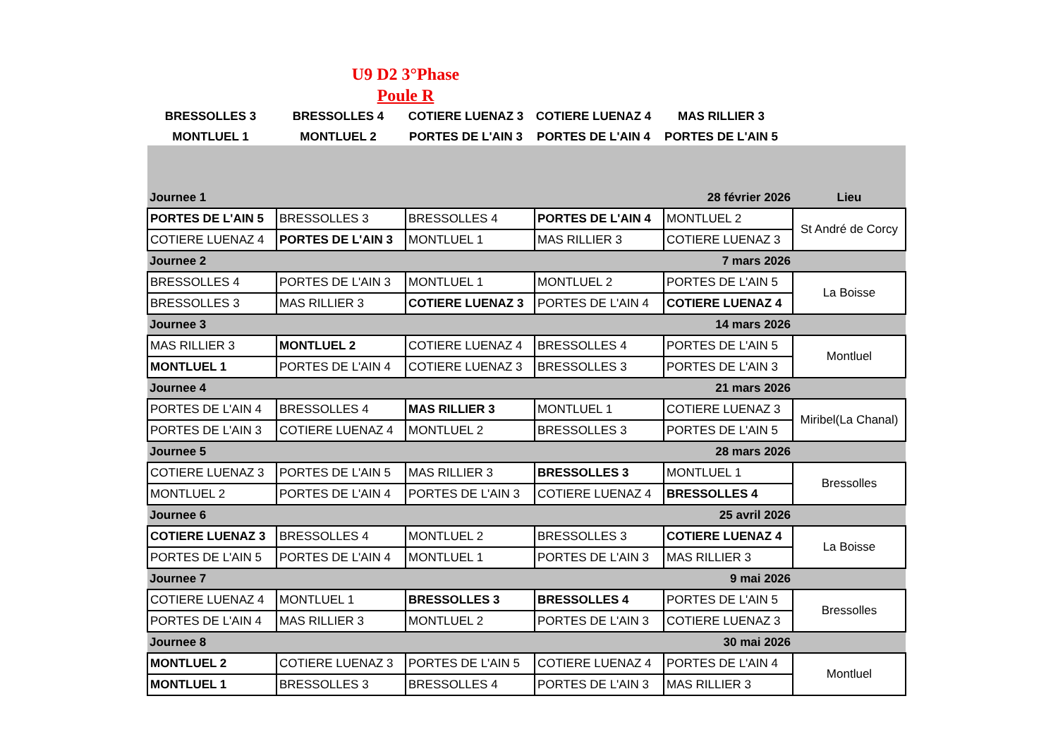U9 D2 3°Phase
Poule R
| BRESSOLLES 3 | BRESSOLLES 4 | COTIERE LUENAZ 3 | COTIERE LUENAZ 4 | MAS RILLIER 3 |
| MONTLUEL 1 | MONTLUEL 2 | PORTES DE L'AIN 3 | PORTES DE L'AIN 4 | PORTES DE L'AIN 5 |
| Journee 1 | | | | 28 février 2026 | Lieu |
| PORTES DE L'AIN 5 | BRESSOLLES 3 | BRESSOLLES 4 | PORTES DE L'AIN 4 | MONTLUEL 2 | St André de Corcy |
| COTIERE LUENAZ 4 | PORTES DE L'AIN 3 | MONTLUEL 1 | MAS RILLIER 3 | COTIERE LUENAZ 3 | |
| Journee 2 | | | | 7 mars 2026 | |
| BRESSOLLES 4 | PORTES DE L'AIN 3 | MONTLUEL 1 | MONTLUEL 2 | PORTES DE L'AIN 5 | La Boisse |
| BRESSOLLES 3 | MAS RILLIER 3 | COTIERE LUENAZ 3 | PORTES DE L'AIN 4 | COTIERE LUENAZ 4 | |
| Journee 3 | | | | 14 mars 2026 | |
| MAS RILLIER 3 | MONTLUEL 2 | COTIERE LUENAZ 4 | BRESSOLLES 4 | PORTES DE L'AIN 5 | Montluel |
| MONTLUEL 1 | PORTES DE L'AIN 4 | COTIERE LUENAZ 3 | BRESSOLLES 3 | PORTES DE L'AIN 3 | |
| Journee 4 | | | | 21 mars 2026 | |
| PORTES DE L'AIN 4 | BRESSOLLES 4 | MAS RILLIER 3 | MONTLUEL 1 | COTIERE LUENAZ 3 | Miribel(La Chanal) |
| PORTES DE L'AIN 3 | COTIERE LUENAZ 4 | MONTLUEL 2 | BRESSOLLES 3 | PORTES DE L'AIN 5 | |
| Journee 5 | | | | 28 mars 2026 | |
| COTIERE LUENAZ 3 | PORTES DE L'AIN 5 | MAS RILLIER 3 | BRESSOLLES 3 | MONTLUEL 1 | Bressolles |
| MONTLUEL 2 | PORTES DE L'AIN 4 | PORTES DE L'AIN 3 | COTIERE LUENAZ 4 | BRESSOLLES 4 | |
| Journee 6 | | | | 25 avril 2026 | |
| COTIERE LUENAZ 3 | BRESSOLLES 4 | MONTLUEL 2 | BRESSOLLES 3 | COTIERE LUENAZ 4 | La Boisse |
| PORTES DE L'AIN 5 | PORTES DE L'AIN 4 | MONTLUEL 1 | PORTES DE L'AIN 3 | MAS RILLIER 3 | |
| Journee 7 | | | | 9 mai 2026 | |
| COTIERE LUENAZ 4 | MONTLUEL 1 | BRESSOLLES 3 | BRESSOLLES 4 | PORTES DE L'AIN 5 | Bressolles |
| PORTES DE L'AIN 4 | MAS RILLIER 3 | MONTLUEL 2 | PORTES DE L'AIN 3 | COTIERE LUENAZ 3 | |
| Journee 8 | | | | 30 mai 2026 | |
| MONTLUEL 2 | COTIERE LUENAZ 3 | PORTES DE L'AIN 5 | COTIERE LUENAZ 4 | PORTES DE L'AIN 4 | Montluel |
| MONTLUEL 1 | BRESSOLLES 3 | BRESSOLLES 4 | PORTES DE L'AIN 3 | MAS RILLIER 3 | |